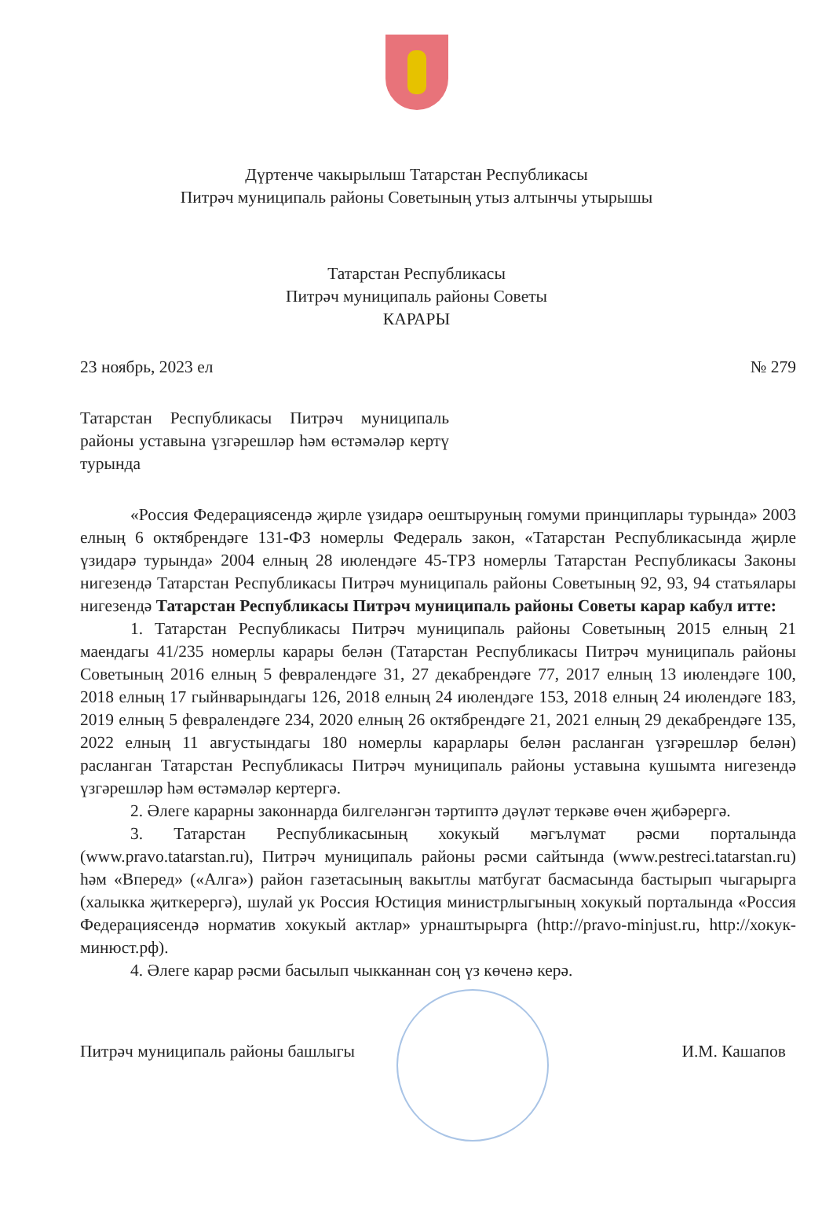Дүртенче чакырылыш Татарстан Республикасы
Питрәч муниципаль районы Советының утыз алтынчы утырышы
Татарстан Республикасы
Питрәч муниципаль районы Советы
КАРАРЫ
23 ноябрь, 2023 ел № 279
Татарстан Республикасы Питрәч муниципаль районы уставына үзгәрешләр һәм өстәмәләр кертү турында
«Россия Федерациясендә җирле үзидарә оештыруның гомуми принциплары турында» 2003 елның 6 октябрендәге 131-ФЗ номерлы Федераль закон, «Татарстан Республикасында җирле үзидарә турында» 2004 елның 28 июлендәге 45-ТРЗ номерлы Татарстан Республикасы Законы нигезендә Татарстан Республикасы Питрәч муниципаль районы Советының 92, 93, 94 статьялары нигезендә Татарстан Республикасы Питрәч муниципаль районы Советы карар кабул итте:
1. Татарстан Республикасы Питрәч муниципаль районы Советының 2015 елның 21 маендагы 41/235 номерлы карары белән (Татарстан Республикасы Питрәч муниципаль районы Советының 2016 елның 5 февралендәге 31, 27 декабрендәге 77, 2017 елның 13 июлендәге 100, 2018 елның 17 гыйнварындагы 126, 2018 елның 24 июлендәге 153, 2018 елның 24 июлендәге 183, 2019 елның 5 февралендәге 234, 2020 елның 26 октябрендәге 21, 2021 елның 29 декабрендәге 135, 2022 елның 11 августындагы 180 номерлы карарлары белән расланган үзгәрешләр белән) расланган Татарстан Республикасы Питрәч муниципаль районы уставына кушымта нигезендә үзгәрешләр һәм өстәмәләр кертергә.
2. Әлеге карарны законнарда билгеләнгән тәртиптә дәүләт теркәве өчен җибәрергә.
3. Татарстан Республикасының хокукый мәгълүмат рәсми порталында (www.pravo.tatarstan.ru), Питрәч муниципаль районы рәсми сайтында (www.pestreci.tatarstan.ru) һәм «Вперед» («Алга») район газетасының вакытлы матбугат басмасында бастырып чыгарырга (халыкка җиткерергә), шулай ук Россия Юстиция министрлыгының хокукый порталында «Россия Федерациясендә норматив хокукый актлар» урнаштырырга (http://pravo-minjust.ru, http://хокук-минюст.рф).
4. Әлеге карар рәсми басылып чыкканнан соң үз көченә керә.
Питрәч муниципаль районы башлыгы И.М. Кашапов